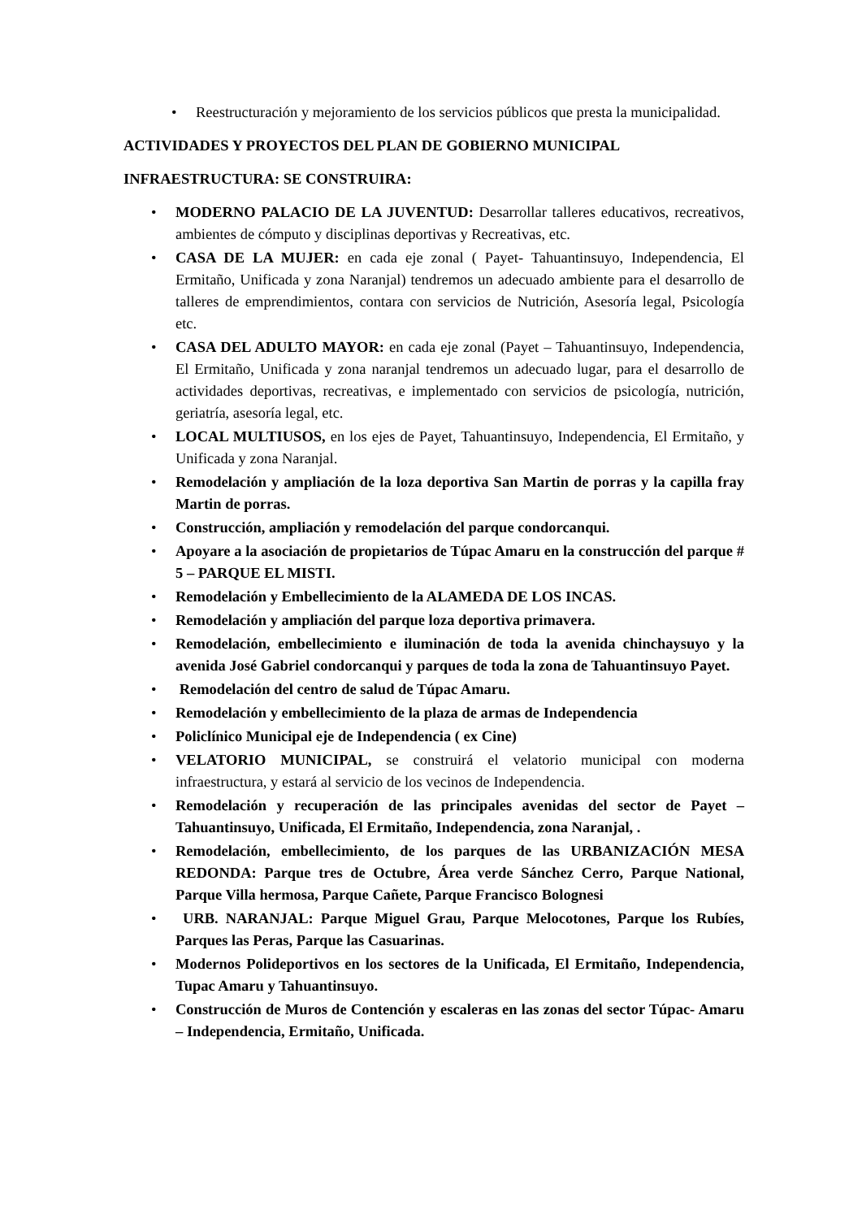• Reestructuración y mejoramiento de los servicios públicos que presta la municipalidad.
ACTIVIDADES Y PROYECTOS DEL PLAN DE GOBIERNO MUNICIPAL
INFRAESTRUCTURA: SE CONSTRUIRA:
• MODERNO PALACIO DE LA JUVENTUD: Desarrollar talleres educativos, recreativos, ambientes de cómputo y disciplinas deportivas y Recreativas, etc.
• CASA DE LA MUJER: en cada eje zonal ( Payet- Tahuantinsuyo, Independencia, El Ermitaño, Unificada y zona Naranjal) tendremos un adecuado ambiente para el desarrollo de talleres de emprendimientos, contara con servicios de Nutrición, Asesoría legal, Psicología etc.
• CASA DEL ADULTO MAYOR: en cada eje zonal (Payet – Tahuantinsuyo, Independencia, El Ermitaño, Unificada y zona naranjal tendremos un adecuado lugar, para el desarrollo de actividades deportivas, recreativas, e implementado con servicios de psicología, nutrición, geriatría, asesoría legal, etc.
• LOCAL MULTIUSOS, en los ejes de Payet, Tahuantinsuyo, Independencia, El Ermitaño, y Unificada y zona Naranjal.
• Remodelación y ampliación de la loza deportiva San Martin de porras y la capilla fray Martin de porras.
• Construcción, ampliación y remodelación del parque condorcanqui.
• Apoyare a la asociación de propietarios de Túpac Amaru en la construcción del parque # 5 – PARQUE EL MISTI.
• Remodelación y Embellecimiento de la ALAMEDA DE LOS INCAS.
• Remodelación y ampliación del parque loza deportiva primavera.
• Remodelación, embellecimiento e iluminación de toda la avenida chinchaysuyo y la avenida José Gabriel condorcanqui y parques de toda la zona de Tahuantinsuyo Payet.
• Remodelación del centro de salud de Túpac Amaru.
• Remodelación y embellecimiento de la plaza de armas de Independencia
• Policlínico Municipal eje de Independencia ( ex Cine)
• VELATORIO MUNICIPAL, se construirá el velatorio municipal con moderna infraestructura, y estará al servicio de los vecinos de Independencia.
• Remodelación y recuperación de las principales avenidas del sector de Payet – Tahuantinsuyo, Unificada, El Ermitaño, Independencia, zona Naranjal, .
• Remodelación, embellecimiento, de los parques de las URBANIZACIÓN MESA REDONDA: Parque tres de Octubre, Área verde Sánchez Cerro, Parque National, Parque Villa hermosa, Parque Cañete, Parque Francisco Bolognesi
• URB. NARANJAL: Parque Miguel Grau, Parque Melocotones, Parque los Rubíes, Parques las Peras, Parque las Casuarinas.
• Modernos Polideportivos en los sectores de la Unificada, El Ermitaño, Independencia, Tupac Amaru y Tahuantinsuyo.
• Construcción de Muros de Contención y escaleras en las zonas del sector Túpac- Amaru – Independencia, Ermitaño, Unificada.